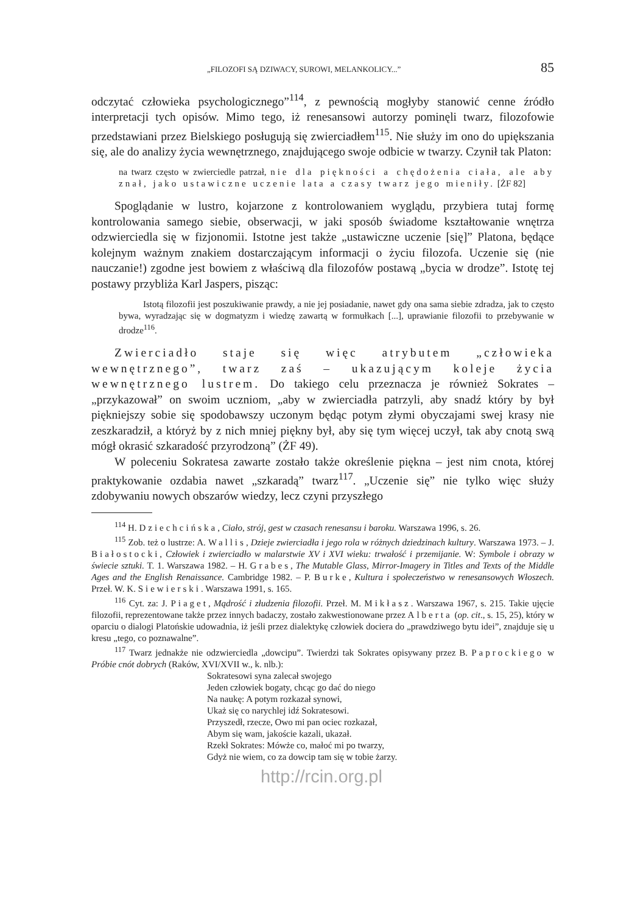„FILOZOFI SĄ DZIWACY, SUROWI, MELANKOLICY...” 85
odczytać człowieka psychologicznego”<sup>114</sup>, z pewnością mogłyby stanowić cenne źródło interpretacji tych opisów. Mimo tego, iż renesansowi autorzy pominęli twarz, filozofowie przedstawiani przez Bielskiego posługują się zwierciadłem<sup>115</sup>. Nie służy im ono do upiększania się, ale do analizy życia wewnętrznego, znajdującego swoje odbicie w twarzy. Czynił tak Platon:
na twarz często w zwierciedle patrzał, nie dla piękności a chędożenia ciała, ale aby znał, jako ustawiczne uczenie lata a czasy twarz jego mieniły. [ŻF 82]
Spoglądanie w lustro, kojarzone z kontrolowaniem wyglądu, przybiera tutaj formę kontrolowania samego siebie, obserwacji, w jaki sposób świadome kształtowanie wnętrza odzwierciedla się w fizjonomii. Istotne jest także „ustawiczne uczenie [się]” Platona, będące kolejnym ważnym znakiem dostarczającym informacji o życiu filozofa. Uczenie się (nie nauczanie!) zgodne jest bowiem z właściwą dla filozofów postawą „bycia w drodze”. Istotę tej postawy przybliża Karl Jaspers, pisząc:
Istotą filozofii jest poszukiwanie prawdy, a nie jej posiadanie, nawet gdy ona sama siebie zdradza, jak to często bywa, wyradzając się w dogmatyzm i wiedzę zawartą w formułkach [...], uprawianie filozofii to przebywanie w drodze<sup>116</sup>.
Zwierciadło staje się więc atrybutem „człowieka wewnętrznego”, twarz zaś – ukazującym koleje życia wewnętrznego lustrem. Do takiego celu przeznacza je również Sokrates – „przykazował” on swoim uczniom, „aby w zwierciadła patrzyli, aby snadź który by był piękniejszy sobie się spodobawszy uczonym będąc potym złymi obyczajami swej krasy nie zeszkaradził, a któryż by z nich mniej piękny był, aby się tym więcej uczył, tak aby cnotą swą mógł okrasić szkaradość przyrodzoną” (ŻF 49).
W poleceniu Sokratesa zawarte zostało także określenie piękna – jest nim cnota, której praktykowanie ozdabia nawet „szkaradą” twarz<sup>117</sup>. „Uczenie się” nie tylko więc służy zdobywaniu nowych obszarów wiedzy, lecz czyni przyszłego
<sup>114</sup> H. Dziechcińska, Ciało, strój, gest w czasach renesansu i baroku. Warszawa 1996, s. 26.
<sup>115</sup> Zob. też o lustrze: A. Wallis, Dzieje zwierciadła i jego rola w różnych dziedzinach kultury. Warszawa 1973. – J. Białostocki, Człowiek i zwierciadło w malarstwie XV i XVI wieku: trwałość i przemijanie. W: Symbole i obrazy w świecie sztuki. T. 1. Warszawa 1982. – H. Grabes, The Mutable Glass, Mirror-Imagery in Titles and Texts of the Middle Ages and the English Renaissance. Cambridge 1982. – P. Burke, Kultura i społeczeństwo w renesansowych Włoszech. Przeł. W. K. Siewierski. Warszawa 1991, s. 165.
<sup>116</sup> Cyt. za: J. Piaget, Mądrość i złudzenia filozofii. Przeł. M. Mikłasz. Warszawa 1967, s. 215. Takie ujęcie filozofii, reprezentowane także przez innych badaczy, zostało zakwestionowane przez Alberta (op. cit., s. 15, 25), który w oparciu o dialogi Platońskie udowadnia, iż jeśli przez dialektykę człowiek dociera do „prawdziwego bytu idei”, znajduje się u kresu „tego, co poznawalne”.
<sup>117</sup> Twarz jednakże nie odzwierciedla „dowcipu”. Twierdzi tak Sokrates opisywany przez B. Paprockiego w Próbie cnót dobrych (Raków, XVI/XVII w., k. nlb.):
Sokratesowi syna zalecał swojego
Jeden człowiek bogaty, chcąc go dać do niego
Na naukę: A potym rozkazał synowi,
Ukaż się co narychlej idź Sokratesowi.
Przyszedł, rzecze, Owo mi pan ociec rozkazał,
Abym się wam, jakoście kazali, ukazał.
Rzekł Sokrates: Mówże co, małoć mi po twarzy,
Gdyż nie wiem, co za dowcip tam się w tobie żarzy.
http://rcin.org.pl